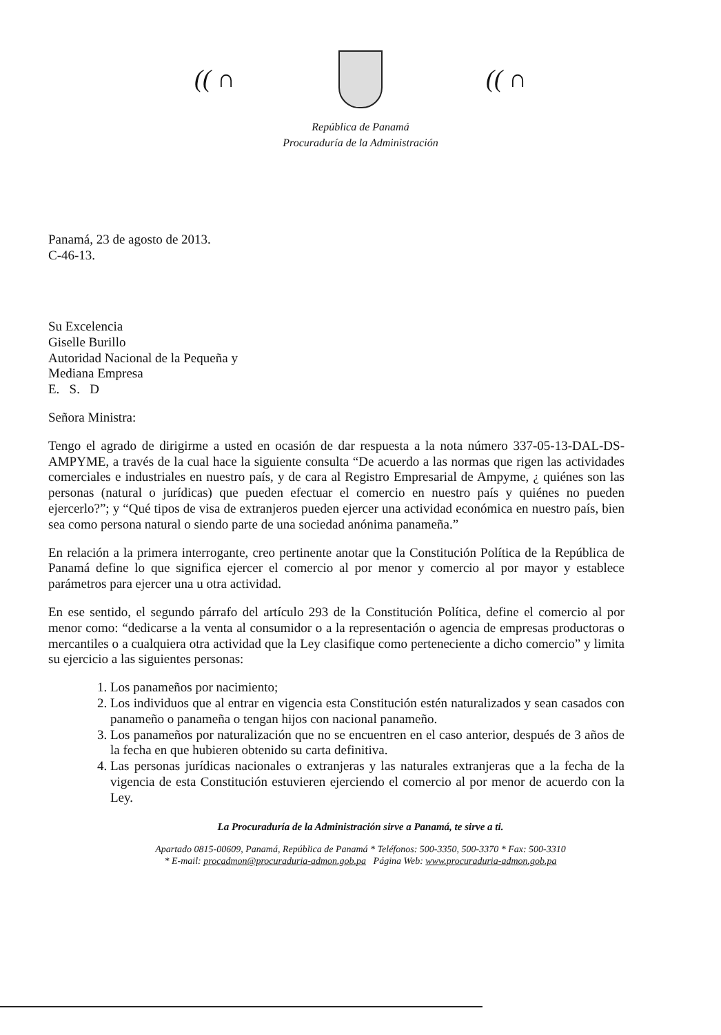(( ∩ (( ∩
República de Panamá
Procuraduría de la Administración
Panamá, 23 de agosto de 2013.
C-46-13.
Su Excelencia
Giselle Burillo
Autoridad Nacional de la Pequeña y
Mediana Empresa
E. S. D
Señora Ministra:
Tengo el agrado de dirigirme a usted en ocasión de dar respuesta a la nota número 337-05-13-DAL-DS-AMPYME, a través de la cual hace la siguiente consulta “De acuerdo a las normas que rigen las actividades comerciales e industriales en nuestro país, y de cara al Registro Empresarial de Ampyme, ¿ quiénes son las personas (natural o jurídicas) que pueden efectuar el comercio en nuestro país y quiénes no pueden ejercerlo?”; y “Qué tipos de visa de extranjeros pueden ejercer una actividad económica en nuestro país, bien sea como persona natural o siendo parte de una sociedad anónima panameña.”
En relación a la primera interrogante, creo pertinente anotar que la Constitución Política de la República de Panamá define lo que significa ejercer el comercio al por menor y comercio al por mayor y establece parámetros para ejercer una u otra actividad.
En ese sentido, el segundo párrafo del artículo 293 de la Constitución Política, define el comercio al por menor como: “dedicarse a la venta al consumidor o a la representación o agencia de empresas productoras o mercantiles o a cualquiera otra actividad que la Ley clasifique como perteneciente a dicho comercio” y limita su ejercicio a las siguientes personas:
1. Los panameños por nacimiento;
2. Los individuos que al entrar en vigencia esta Constitución estén naturalizados y sean casados con panameño o panameña o tengan hijos con nacional panameño.
3. Los panameños por naturalización que no se encuentren en el caso anterior, después de 3 años de la fecha en que hubieren obtenido su carta definitiva.
4. Las personas jurídicas nacionales o extranjeras y las naturales extranjeras que a la fecha de la vigencia de esta Constitución estuvieren ejerciendo el comercio al por menor de acuerdo con la Ley.
La Procuraduría de la Administración sirve a Panamá, te sirve a ti.
Apartado 0815-00609, Panamá, República de Panamá * Teléfonos: 500-3350, 500-3370 * Fax: 500-3310
* E-mail: procadmon@procuraduria-admon.gob.pa Página Web: www.procuraduria-admon.gob.pa